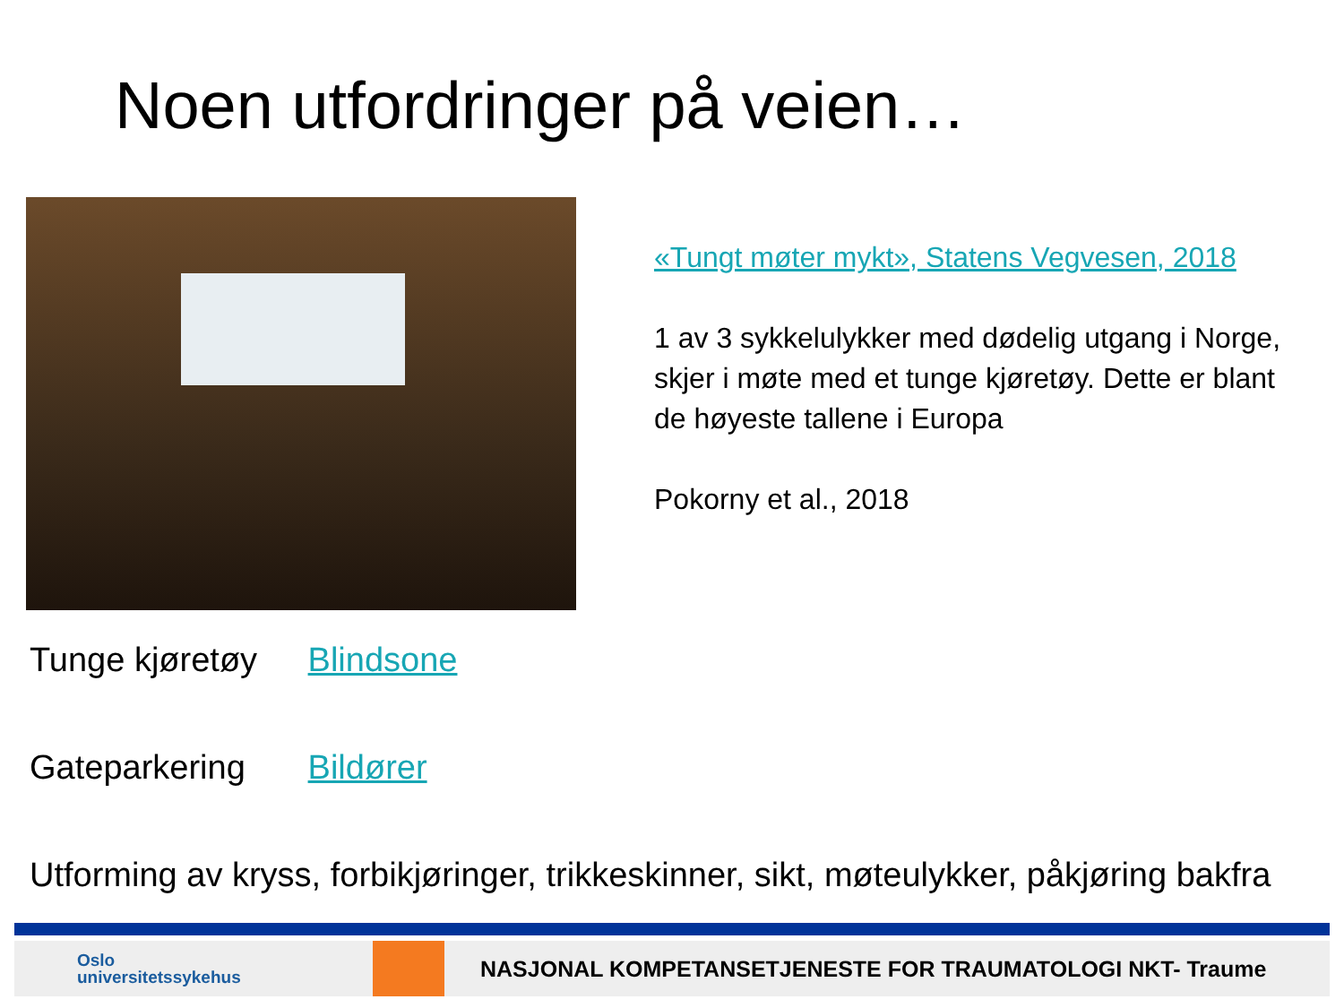Noen utfordringer på veien…
«Tungt møter mykt», Statens Vegvesen, 2018
1 av 3 sykkelulykker med dødelig utgang i Norge, skjer i møte med et tunge kjøretøy. Dette er blant de høyeste tallene i Europa
Pokorny et al., 2018
Tunge kjøretøy Blindsone
Gateparkering Bildører
Utforming av kryss, forbikjøringer, trikkeskinner, sikt, møteulykker, påkjøring bakfra
Oslo
universitetssykehus
NASJONAL KOMPETANSETJENESTE FOR TRAUMATOLOGI NKT- Traume